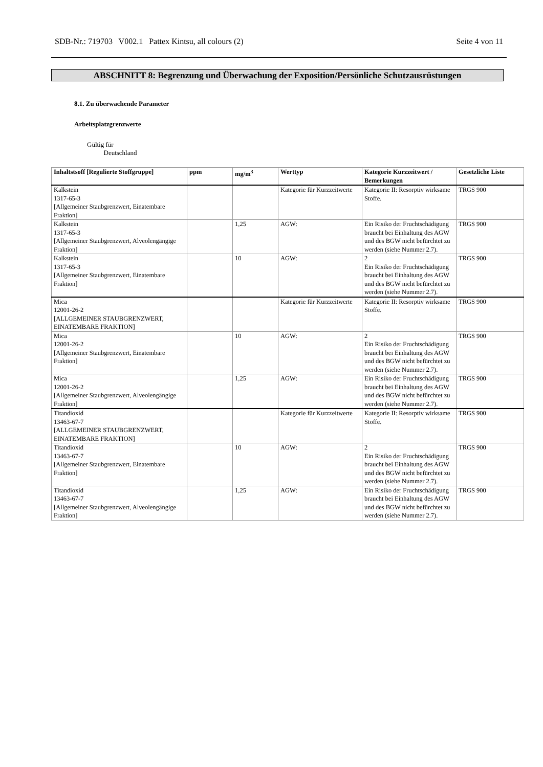SDB-Nr.: 719703 V002.1 Pattex Kintsu, all colours (2) Seite 4 von 11
ABSCHNITT 8: Begrenzung und Überwachung der Exposition/Persönliche Schutzausrüstungen
8.1. Zu überwachende Parameter
Arbeitsplatzgrenzwerte
Gültig für
Deutschland
| Inhaltstsoff [Regulierte Stoffgruppe] | ppm | mg/m<sup>3</sup> | Werttyp | Kategorie Kurzzeitwert / Bemerkungen | Gesetzliche Liste |
| --- | --- | --- | --- | --- | --- |
| Kalkstein 1317-65-3 [Allgemeiner Staubgrenzwert, Einatembare Fraktion] | | | Kategorie für Kurzzeitwerte | Kategorie II: Resorptiv wirksame Stoffe. | TRGS 900 |
| Kalkstein 1317-65-3 [Allgemeiner Staubgrenzwert, Alveolengängige Fraktion] | | 1,25 | AGW: | Ein Risiko der Fruchtschädigung braucht bei Einhaltung des AGW und des BGW nicht befürchtet zu werden (siehe Nummer 2.7). | TRGS 900 |
| Kalkstein 1317-65-3 [Allgemeiner Staubgrenzwert, Einatembare Fraktion] | | 10 | AGW: | 2 Ein Risiko der Fruchtschädigung braucht bei Einhaltung des AGW und des BGW nicht befürchtet zu werden (siehe Nummer 2.7). | TRGS 900 |
| Mica 12001-26-2 [ALLGEMEINER STAUBGRENZWERT, EINATEMBARE FRAKTION] | | | Kategorie für Kurzzeitwerte | Kategorie II: Resorptiv wirksame Stoffe. | TRGS 900 |
| Mica 12001-26-2 [Allgemeiner Staubgrenzwert, Einatembare Fraktion] | | 10 | AGW: | 2 Ein Risiko der Fruchtschädigung braucht bei Einhaltung des AGW und des BGW nicht befürchtet zu werden (siehe Nummer 2.7). | TRGS 900 |
| Mica 12001-26-2 [Allgemeiner Staubgrenzwert, Alveolengängige Fraktion] | | 1,25 | AGW: | Ein Risiko der Fruchtschädigung braucht bei Einhaltung des AGW und des BGW nicht befürchtet zu werden (siehe Nummer 2.7). | TRGS 900 |
| Titandioxid 13463-67-7 [ALLGEMEINER STAUBGRENZWERT, EINATEMBARE FRAKTION] | | | Kategorie für Kurzzeitwerte | Kategorie II: Resorptiv wirksame Stoffe. | TRGS 900 |
| Titandioxid 13463-67-7 [Allgemeiner Staubgrenzwert, Einatembare Fraktion] | | 10 | AGW: | 2 Ein Risiko der Fruchtschädigung braucht bei Einhaltung des AGW und des BGW nicht befürchtet zu werden (siehe Nummer 2.7). | TRGS 900 |
| Titandioxid 13463-67-7 [Allgemeiner Staubgrenzwert, Alveolengängige Fraktion] | | 1,25 | AGW: | Ein Risiko der Fruchtschädigung braucht bei Einhaltung des AGW und des BGW nicht befürchtet zu werden (siehe Nummer 2.7). | TRGS 900 |